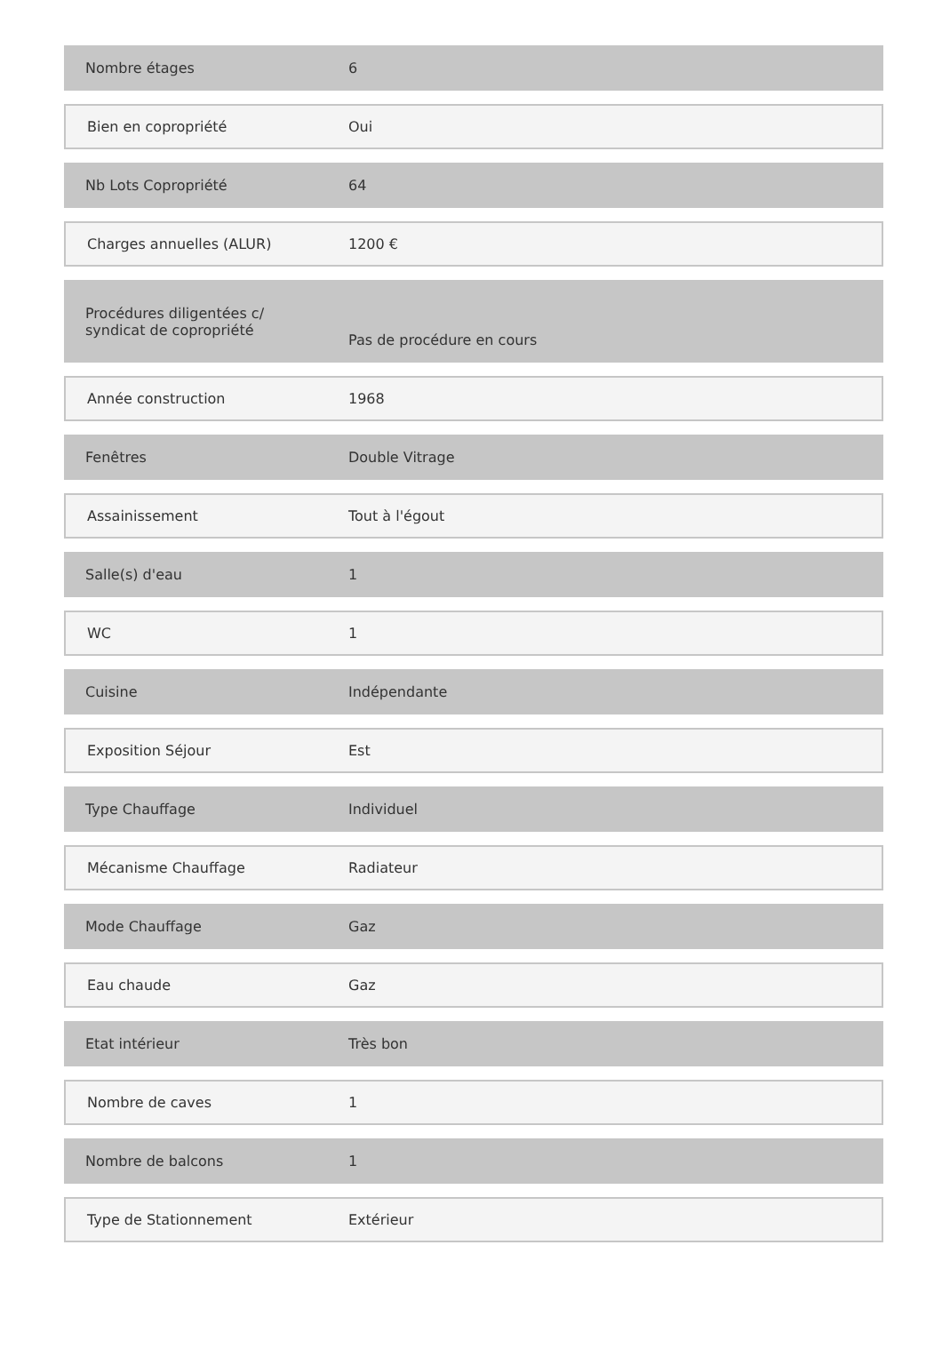| Nombre étages | 6 |
| Bien en copropriété | Oui |
| Nb Lots Copropriété | 64 |
| Charges annuelles (ALUR) | 1200 € |
| Procédures diligentées c/ syndicat de copropriété | Pas de procédure en cours |
| Année construction | 1968 |
| Fenêtres | Double Vitrage |
| Assainissement | Tout à l'égout |
| Salle(s) d'eau | 1 |
| WC | 1 |
| Cuisine | Indépendante |
| Exposition Séjour | Est |
| Type Chauffage | Individuel |
| Mécanisme Chauffage | Radiateur |
| Mode Chauffage | Gaz |
| Eau chaude | Gaz |
| Etat intérieur | Très bon |
| Nombre de caves | 1 |
| Nombre de balcons | 1 |
| Type de Stationnement | Extérieur |